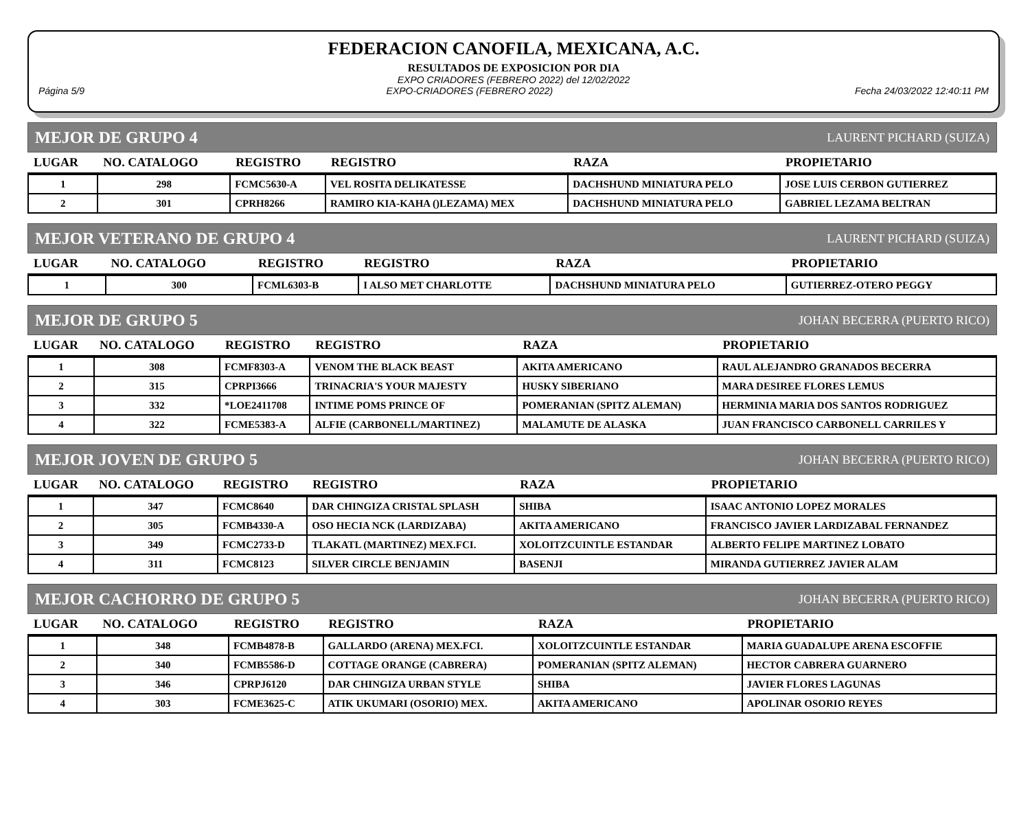FEDERACION CANOFILA, MEXICANA, A.C.
RESULTADOS DE EXPOSICION POR DIA
EXPO CRIADORES (FEBRERO 2022) del 12/02/2022
Página 5/9 EXPO-CRIADORES (FEBRERO 2022) Fecha 24/03/2022 12:40:11 PM
MEJOR DE GRUPO 4 LAURENT PICHARD (SUIZA)
| LUGAR | NO. CATALOGO | REGISTRO | REGISTRO | RAZA | PROPIETARIO |
| --- | --- | --- | --- | --- | --- |
| 1 | 298 | FCMC5630-A | VEL ROSITA DELIKATESSE | DACHSHUND MINIATURA PELO | JOSE LUIS CERBON GUTIERREZ |
| 2 | 301 | CPRH8266 | RAMIRO KIA-KAHA ()LEZAMA) MEX | DACHSHUND MINIATURA PELO | GABRIEL LEZAMA BELTRAN |
MEJOR VETERANO DE GRUPO 4 LAURENT PICHARD (SUIZA)
| LUGAR | NO. CATALOGO | REGISTRO | REGISTRO | RAZA | PROPIETARIO |
| --- | --- | --- | --- | --- | --- |
| 1 | 300 | FCML6303-B | I ALSO MET CHARLOTTE | DACHSHUND MINIATURA PELO | GUTIERREZ-OTERO PEGGY |
MEJOR DE GRUPO 5 JOHAN BECERRA (PUERTO RICO)
| LUGAR | NO. CATALOGO | REGISTRO | REGISTRO | RAZA | PROPIETARIO |
| --- | --- | --- | --- | --- | --- |
| 1 | 308 | FCMF8303-A | VENOM THE BLACK BEAST | AKITA AMERICANO | RAUL ALEJANDRO GRANADOS BECERRA |
| 2 | 315 | CPRPI3666 | TRINACRIA'S YOUR MAJESTY | HUSKY SIBERIANO | MARA DESIREE FLORES LEMUS |
| 3 | 332 | *LOE2411708 | INTIME POMS PRINCE OF | POMERANIAN (SPITZ ALEMAN) | HERMINIA MARIA DOS SANTOS RODRIGUEZ |
| 4 | 322 | FCME5383-A | ALFIE (CARBONELL/MARTINEZ) | MALAMUTE DE ALASKA | JUAN FRANCISCO CARBONELL CARRILES Y |
MEJOR JOVEN DE GRUPO 5 JOHAN BECERRA (PUERTO RICO)
| LUGAR | NO. CATALOGO | REGISTRO | REGISTRO | RAZA | PROPIETARIO |
| --- | --- | --- | --- | --- | --- |
| 1 | 347 | FCMC8640 | DAR CHINGIZA CRISTAL SPLASH | SHIBA | ISAAC ANTONIO LOPEZ MORALES |
| 2 | 305 | FCMB4330-A | OSO HECIA NCK (LARDIZABA) | AKITA AMERICANO | FRANCISCO JAVIER LARDIZABAL FERNANDEZ |
| 3 | 349 | FCMC2733-D | TLAKATL (MARTINEZ) MEX.FCI. | XOLOITZCUINTLE ESTANDAR | ALBERTO FELIPE MARTINEZ LOBATO |
| 4 | 311 | FCMC8123 | SILVER CIRCLE BENJAMIN | BASENJI | MIRANDA GUTIERREZ JAVIER ALAM |
MEJOR CACHORRO DE GRUPO 5 JOHAN BECERRA (PUERTO RICO)
| LUGAR | NO. CATALOGO | REGISTRO | REGISTRO | RAZA | PROPIETARIO |
| --- | --- | --- | --- | --- | --- |
| 1 | 348 | FCMB4878-B | GALLARDO (ARENA) MEX.FCI. | XOLOITZCUINTLE ESTANDAR | MARIA GUADALUPE ARENA ESCOFFIE |
| 2 | 340 | FCMB5586-D | COTTAGE ORANGE (CABRERA) | POMERANIAN (SPITZ ALEMAN) | HECTOR CABRERA GUARNERO |
| 3 | 346 | CPRPJ6120 | DAR CHINGIZA URBAN STYLE | SHIBA | JAVIER FLORES LAGUNAS |
| 4 | 303 | FCME3625-C | ATIK UKUMARI (OSORIO) MEX. | AKITA AMERICANO | APOLINAR OSORIO REYES |